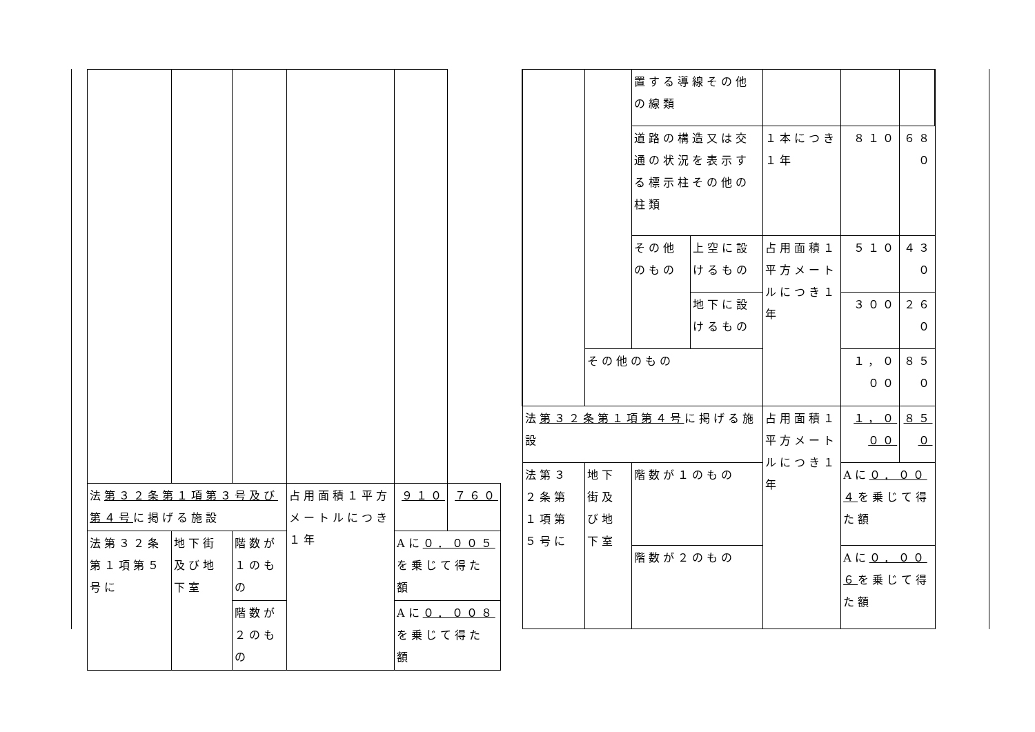| 法 第３２条第１項第３号及び第４号 に掲げる施設 | | | 占用面積１平方メートルにつき１年 | ９１０ | ７６０ |
| 法第３２条第１項第５号に | 地下街及び地下室 | 階数が１のもの | | Aに ０．００５ を乗じて得た額 | |
| | | 階数が２のもの | | Aに ０．００８ を乗じて得た額 | |
| | | 置する導線その他の線類 | | | | |
| | | 道路の構造又は交通の状況を表示する標示柱その他の柱類 | | １本につき１年 | ８１０ | ６８０ |
| | | その他のもの | 上空に設けるもの | 占用面積１平方メートルにつき１年 | ５１０ | ４３０ |
| | | | 地下に設けるもの | | ３００ | ２６０ |
| | その他のもの | | | | １，０００ | ８５０ |
| 法 第３２条第１項第４号 に掲げる施設 | | | | 占用面積１平方メートルにつき１年 | １，０００ | ８５０ |
| 法第３２条第１項第５号に | 地下街及び地下室 | 階数が１のもの | | | Aに ０．００４ を乗じて得た額 | |
| | | 階数が２のもの | | | Aに ０．００６ を乗じて得た額 | |